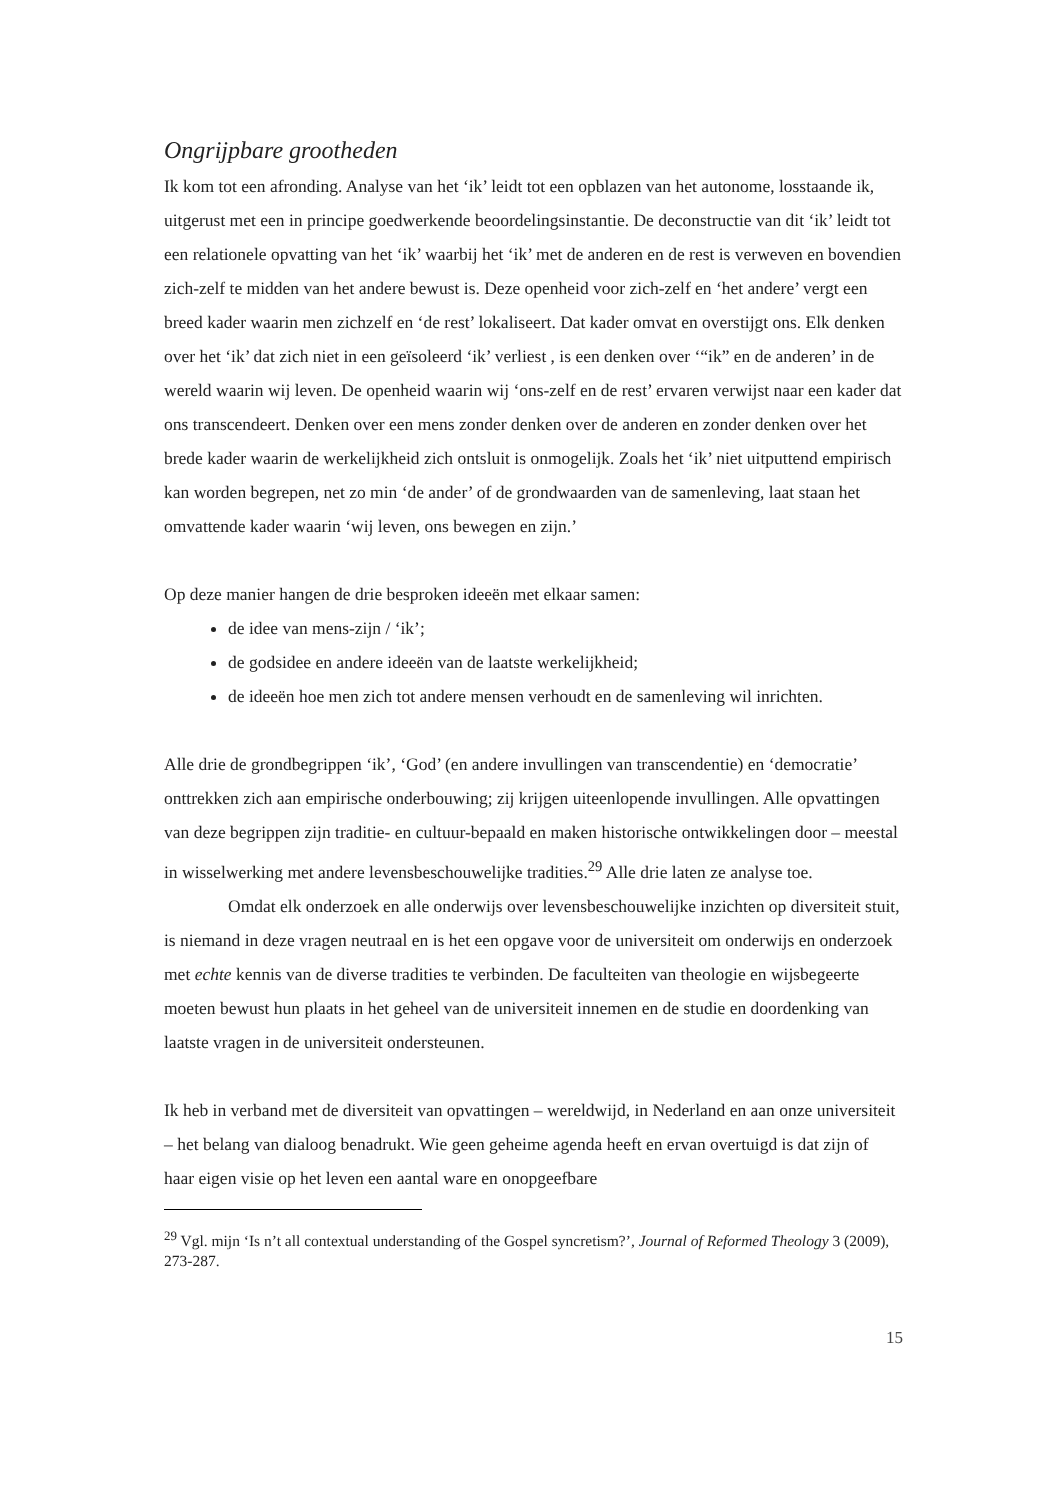Ongrijpbare grootheden
Ik kom tot een afronding. Analyse van het ‘ik’ leidt tot een opblazen van het autonome, losstaande ik, uitgerust met een in principe goedwerkende beoordelingsinstantie. De deconstructie van dit ‘ik’ leidt tot een relationele opvatting van het ‘ik’ waarbij het ‘ik’ met de anderen en de rest is verweven en bovendien zich-zelf te midden van het andere bewust is. Deze openheid voor zich-zelf en ‘het andere’ vergt een breed kader waarin men zichzelf en ‘de rest’ lokaliseert. Dat kader omvat en overstijgt ons. Elk denken over het ‘ik’ dat zich niet in een geïsoleerd ‘ik’ verliest , is een denken over ‘“ik” en de anderen’ in de wereld waarin wij leven. De openheid waarin wij ‘ons-zelf en de rest’ ervaren verwijst naar een kader dat ons transcendeert. Denken over een mens zonder denken over de anderen en zonder denken over het brede kader waarin de werkelijkheid zich ontsluit is onmogelijk. Zoals het ‘ik’ niet uitputtend empirisch kan worden begrepen, net zo min ‘de ander’ of de grondwaarden van de samenleving, laat staan het omvattende kader waarin ‘wij leven, ons bewegen en zijn.’
Op deze manier hangen de drie besproken ideeën met elkaar samen:
de idee van mens-zijn / ‘ik’;
de godsidee en andere ideeën van de laatste werkelijkheid;
de ideeën hoe men zich tot andere mensen verhoudt en de samenleving wil inrichten.
Alle drie de grondbegrippen ‘ik’, ‘God’ (en andere invullingen van transcendentie) en ‘democratie’ onttrekken zich aan empirische onderbouwing; zij krijgen uiteenlopende invullingen. Alle opvattingen van deze begrippen zijn traditie- en cultuur-bepaald en maken historische ontwikkelingen door – meestal in wisselwerking met andere levensbeschouwelijke tradities.<sup>29</sup> Alle drie laten ze analyse toe.
Omdat elk onderzoek en alle onderwijs over levensbeschouwelijke inzichten op diversiteit stuit, is niemand in deze vragen neutraal en is het een opgave voor de universiteit om onderwijs en onderzoek met echte kennis van de diverse tradities te verbinden. De faculteiten van theologie en wijsbegeerte moeten bewust hun plaats in het geheel van de universiteit innemen en de studie en doordenking van laatste vragen in de universiteit ondersteunen.
Ik heb in verband met de diversiteit van opvattingen – wereldwijd, in Nederland en aan onze universiteit – het belang van dialoog benadrukt. Wie geen geheime agenda heeft en ervan overtuigd is dat zijn of haar eigen visie op het leven een aantal ware en onopgeefbare
<sup>29</sup> Vgl. mijn ‘Is n’t all contextual understanding of the Gospel syncretism?’, Journal of Reformed Theology 3 (2009), 273-287.
15